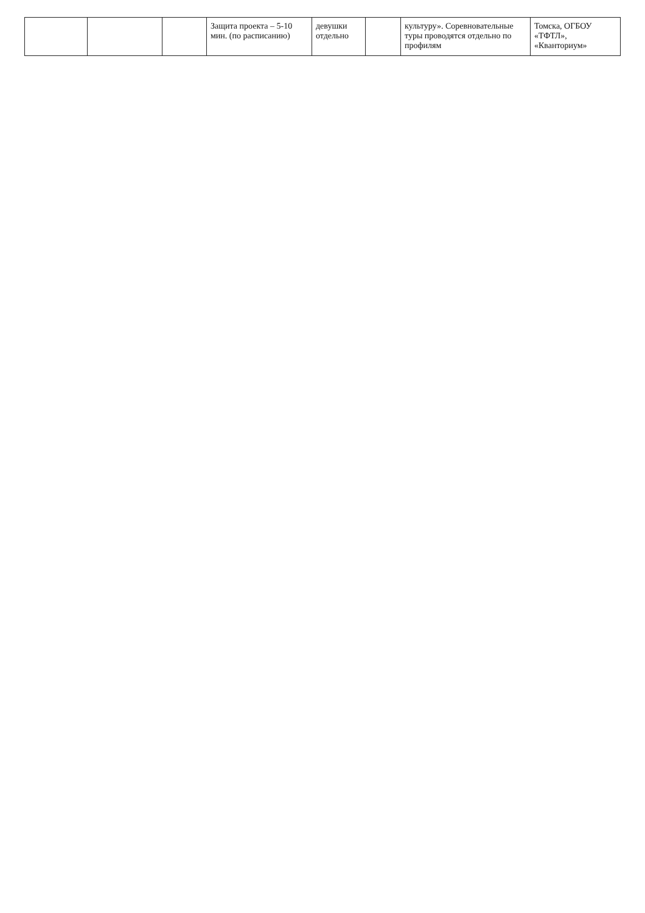| | | | Защита проекта – 5-10 мин. (по расписанию) | девушки отдельно | | культуру». Соревновательные туры проводятся отдельно по профилям | Томска, ОГБОУ «ТФТЛ», «Кванториум» |